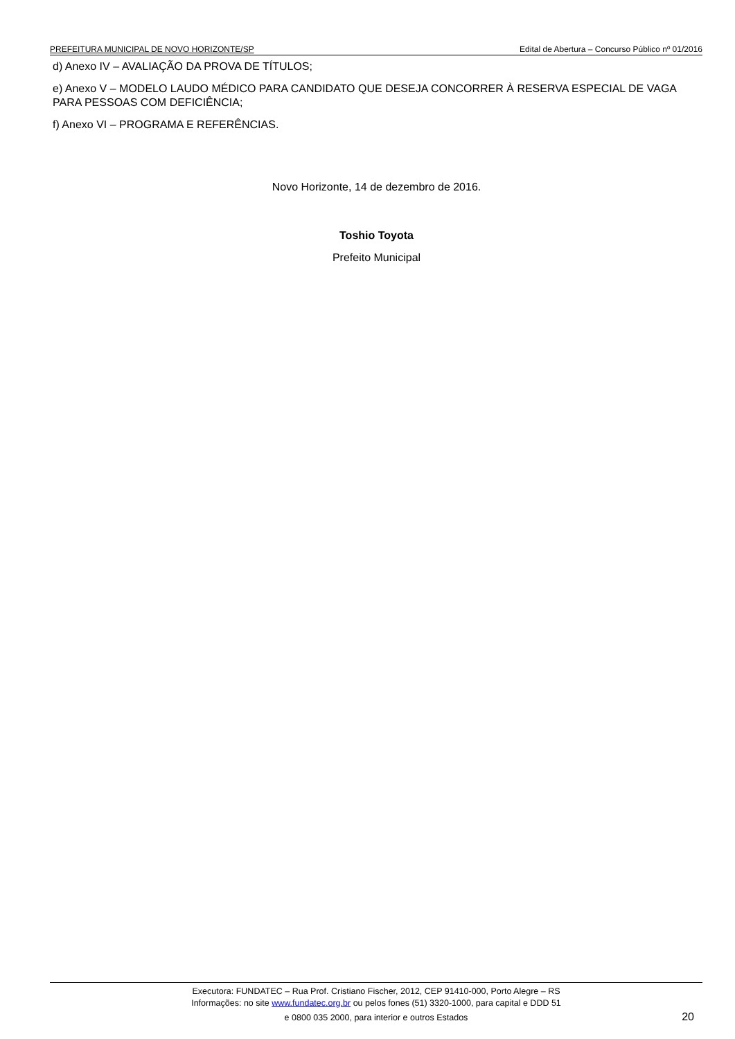PREFEITURA MUNICIPAL DE NOVO HORIZONTE/SP Edital de Abertura – Concurso Público nº 01/2016
d) Anexo IV – AVALIAÇÃO DA PROVA DE TÍTULOS;
e) Anexo V – MODELO LAUDO MÉDICO PARA CANDIDATO QUE DESEJA CONCORRER À RESERVA ESPECIAL DE VAGA PARA PESSOAS COM DEFICIÊNCIA;
f) Anexo VI – PROGRAMA E REFERÊNCIAS.
Novo Horizonte, 14 de dezembro de 2016.
Toshio Toyota
Prefeito Municipal
Executora: FUNDATEC – Rua Prof. Cristiano Fischer, 2012, CEP 91410-000, Porto Alegre – RS
Informações: no site www.fundatec.org.br ou pelos fones (51) 3320-1000, para capital e DDD 51
e 0800 035 2000, para interior e outros Estados
20